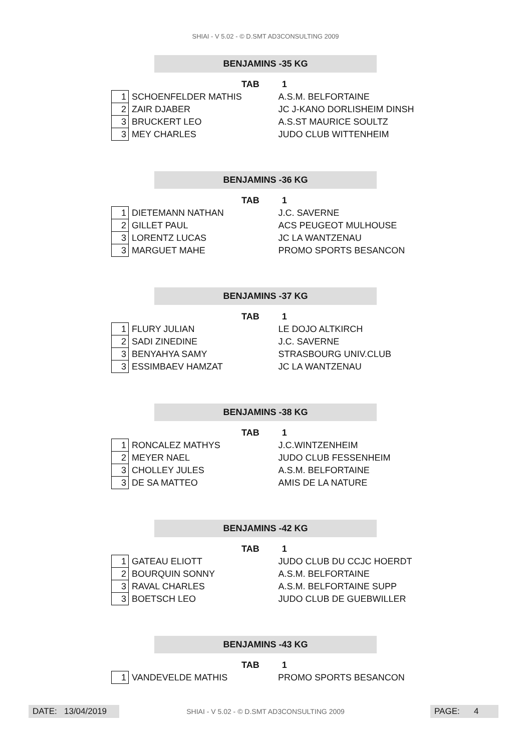SHIAI - V 5.02 - © D.SMT AD3CONSULTING 2009
BENJAMINS -35 KG
TAB 1
| 1 | SCHOENFELDER MATHIS | A.S.M. BELFORTAINE |
| 2 | ZAIR DJABER | JC J-KANO DORLISHEIM DINSH |
| 3 | BRUCKERT LEO | A.S.ST MAURICE SOULTZ |
| 3 | MEY CHARLES | JUDO CLUB WITTENHEIM |
BENJAMINS -36 KG
TAB 1
| 1 | DIETEMANN NATHAN | J.C. SAVERNE |
| 2 | GILLET PAUL | ACS PEUGEOT MULHOUSE |
| 3 | LORENTZ LUCAS | JC LA WANTZENAU |
| 3 | MARGUET MAHE | PROMO SPORTS BESANCON |
BENJAMINS -37 KG
TAB 1
| 1 | FLURY JULIAN | LE DOJO ALTKIRCH |
| 2 | SADI ZINEDINE | J.C. SAVERNE |
| 3 | BENYAHYA SAMY | STRASBOURG UNIV.CLUB |
| 3 | ESSIMBAEV HAMZAT | JC LA WANTZENAU |
BENJAMINS -38 KG
TAB 1
| 1 | RONCALEZ MATHYS | J.C.WINTZENHEIM |
| 2 | MEYER NAEL | JUDO CLUB FESSENHEIM |
| 3 | CHOLLEY JULES | A.S.M. BELFORTAINE |
| 3 | DE SA MATTEO | AMIS DE LA NATURE |
BENJAMINS -42 KG
TAB 1
| 1 | GATEAU ELIOTT | JUDO CLUB DU CCJC HOERDT |
| 2 | BOURQUIN SONNY | A.S.M. BELFORTAINE |
| 3 | RAVAL CHARLES | A.S.M. BELFORTAINE SUPP |
| 3 | BOETSCH LEO | JUDO CLUB DE GUEBWILLER |
BENJAMINS -43 KG
TAB 1
| 1 | VANDEVELDE MATHIS | PROMO SPORTS BESANCON |
DATE: 13/04/2019
SHIAI - V 5.02 - © D.SMT AD3CONSULTING 2009 PAGE: 4